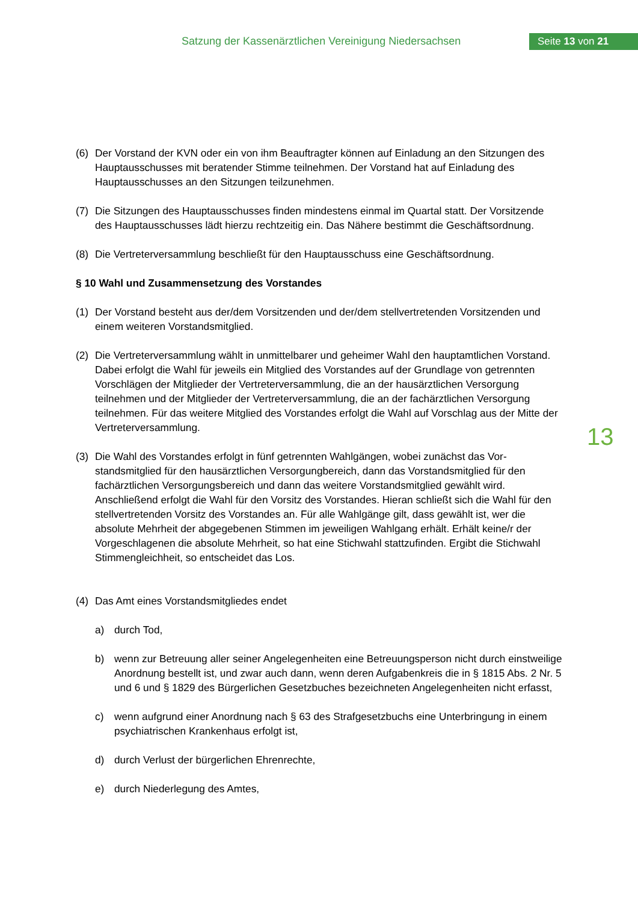Satzung der Kassenärztlichen Vereinigung Niedersachsen
Seite 13 von 21
(6) Der Vorstand der KVN oder ein von ihm Beauftragter können auf Einladung an den Sitzungen des Hauptausschusses mit beratender Stimme teilnehmen. Der Vorstand hat auf Einladung des Hauptausschusses an den Sitzungen teilzunehmen.
(7) Die Sitzungen des Hauptausschusses finden mindestens einmal im Quartal statt. Der Vorsit­zende des Hauptausschusses lädt hierzu rechtzeitig ein. Das Nähere bestimmt die Ge­schäftsordnung.
(8) Die Vertreterversammlung beschließt für den Hauptausschuss eine Geschäftsordnung.
§ 10 Wahl und Zusammensetzung des Vorstandes
(1) Der Vorstand besteht aus der/dem Vorsitzenden und der/dem stellvertretenden Vorsitzenden und einem weiteren Vorstandsmitglied.
(2) Die Vertreterversammlung wählt in unmittelbarer und geheimer Wahl den hauptamtlichen Vorstand. Dabei erfolgt die Wahl für jeweils ein Mitglied des Vorstandes auf der Grundlage von getrennten Vorschlägen der Mitglieder der Vertreterversammlung, die an der hausärztli­chen Versorgung teilnehmen und der Mitglieder der Vertreterversammlung, die an der fach­ärztlichen Versorgung teilnehmen. Für das weitere Mitglied des Vorstandes erfolgt die Wahl auf Vorschlag aus der Mitte der Vertreterversammlung.
(3) Die Wahl des Vorstandes erfolgt in fünf getrennten Wahlgängen, wobei zunächst das Vor­standsmitglied für den hausärztlichen Versorgungbereich, dann das Vorstandsmitglied für den fachärztlichen Versorgungsbereich und dann das weitere Vorstandsmitglied gewählt wird. Anschließend erfolgt die Wahl für den Vorsitz des Vorstandes. Hieran schließt sich die Wahl für den stellvertretenden Vorsitz des Vorstandes an. Für alle Wahlgänge gilt, dass ge­wählt ist, wer die absolute Mehrheit der abgegebenen Stimmen im jeweiligen Wahlgang er­hält. Erhält keine/r der Vorgeschlagenen die absolute Mehrheit, so hat eine Stichwahl stattzu­finden. Ergibt die Stichwahl Stimmengleichheit, so entscheidet das Los.
(4) Das Amt eines Vorstandsmitgliedes endet
a) durch Tod,
b) wenn zur Betreuung aller seiner Angelegenheiten eine Betreuungsperson nicht durch einstweilige Anordnung bestellt ist, und zwar auch dann, wenn deren Aufgabenkreis die in § 1815 Abs. 2 Nr. 5 und 6 und § 1829 des Bürgerlichen Gesetzbuches bezeichneten An­gelegenheiten nicht erfasst,
c) wenn aufgrund einer Anordnung nach § 63 des Strafgesetzbuchs eine Unterbringung in einem psychiatrischen Krankenhaus erfolgt ist,
d) durch Verlust der bürgerlichen Ehrenrechte,
e) durch Niederlegung des Amtes,
13